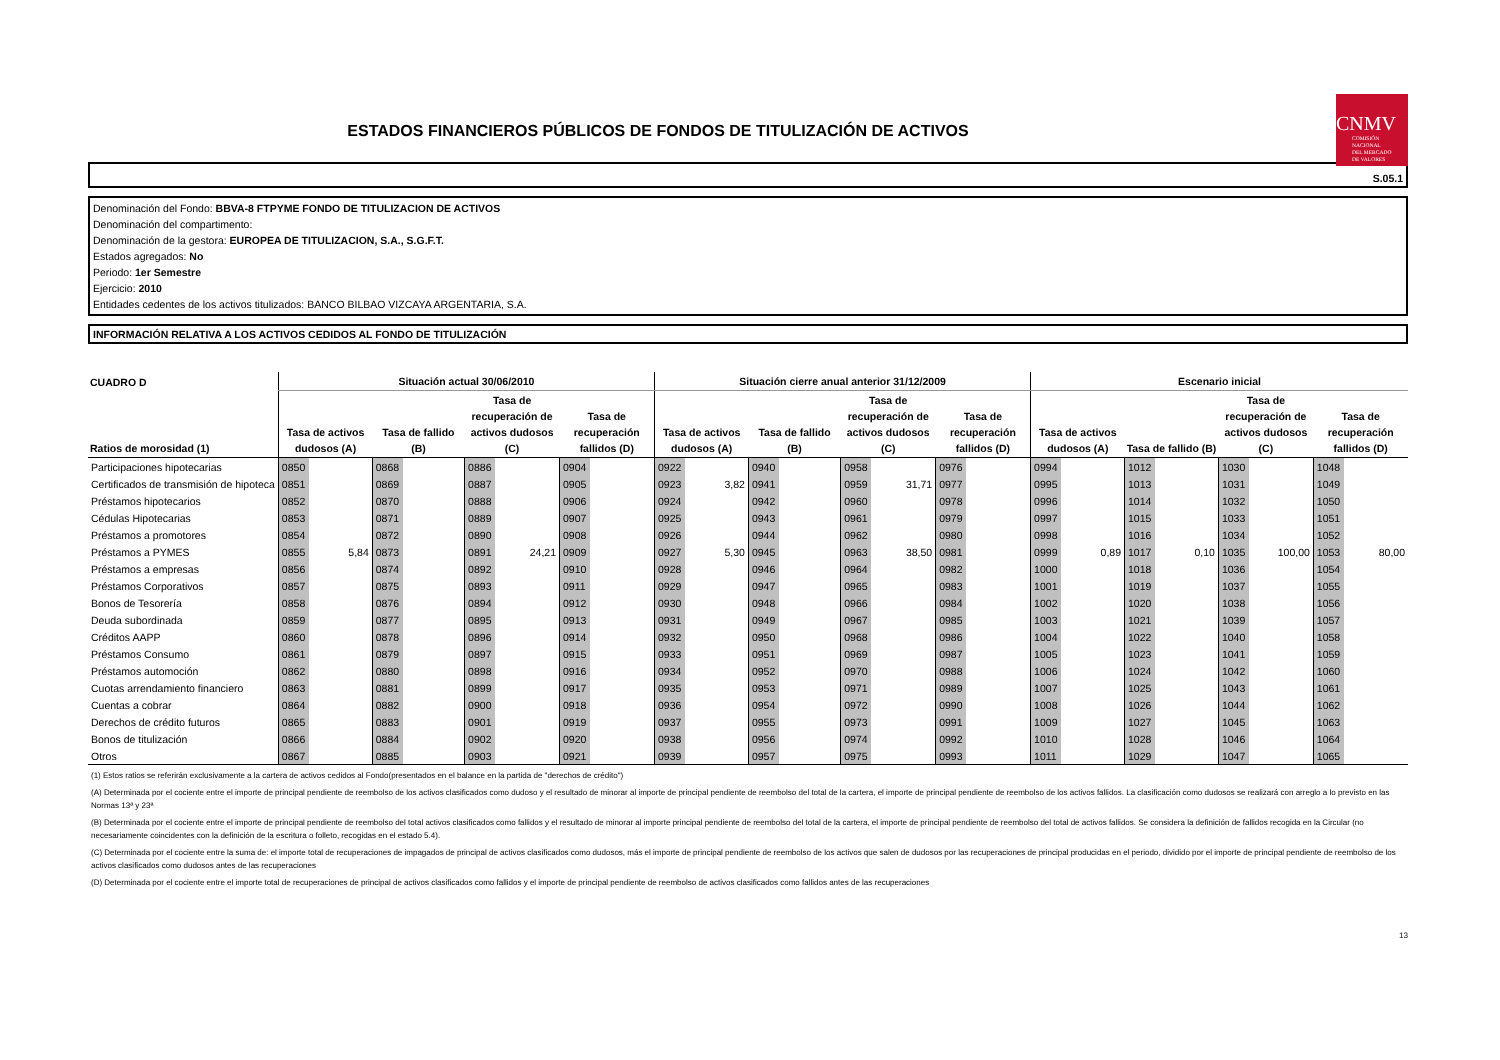ESTADOS FINANCIEROS PÚBLICOS DE FONDOS DE TITULIZACIÓN DE ACTIVOS
CNMV
COMISIÓN
NACIONAL
DEL MERCADO
DE VALORES
S.05.1
Denominación del Fondo: BBVA-8 FTPYME FONDO DE TITULIZACION DE ACTIVOS
Denominación del compartimento:
Denominación de la gestora: EUROPEA DE TITULIZACION, S.A., S.G.F.T.
Estados agregados: No
Periodo: 1er Semestre
Ejercicio: 2010
Entidades cedentes de los activos titulizados: BANCO BILBAO VIZCAYA ARGENTARIA, S.A.
INFORMACIÓN RELATIVA A LOS ACTIVOS CEDIDOS AL FONDO DE TITULIZACIÓN
| CUADRO D | Situación actual 30/06/2010 | | | | | | | | Situación cierre anual anterior 31/12/2009 | | | | | | | | Escenario inicial | | | | | | | |
| --- | --- | --- | --- | --- | --- | --- | --- | --- | --- | --- | --- | --- | --- | --- | --- | --- | --- | --- | --- | --- | --- | --- | --- | --- |
| Ratios de morosidad (1) | Tasa de activos dudosos (A) | | Tasa de fallido (B) | | Tasa de recuperación de activos dudosos (C) | | Tasa de recuperación fallidos (D) | | Tasa de activos dudosos (A) | | Tasa de fallido (B) | | Tasa de recuperación de activos dudosos (C) | | Tasa de recuperación fallidos (D) | | Tasa de activos dudosos (A) | | Tasa de fallido (B) | | Tasa de recuperación de activos dudosos (C) | | Tasa de recuperación fallidos (D) | |
| Participaciones hipotecarias | 0850 | | 0868 | | 0886 | | 0904 | | 0922 | | 0940 | | 0958 | | 0976 | | 0994 | | 1012 | | 1030 | | 1048 | |
| Certificados de transmisión de hipoteca | 0851 | | 0869 | | 0887 | | 0905 | | 0923 | 3,82 | 0941 | | 0959 | 31,71 | 0977 | | 0995 | | 1013 | | 1031 | | 1049 | |
| Préstamos hipotecarios | 0852 | | 0870 | | 0888 | | 0906 | | 0924 | | 0942 | | 0960 | | 0978 | | 0996 | | 1014 | | 1032 | | 1050 | |
| Cédulas Hipotecarias | 0853 | | 0871 | | 0889 | | 0907 | | 0925 | | 0943 | | 0961 | | 0979 | | 0997 | | 1015 | | 1033 | | 1051 | |
| Préstamos a promotores | 0854 | | 0872 | | 0890 | | 0908 | | 0926 | | 0944 | | 0962 | | 0980 | | 0998 | | 1016 | | 1034 | | 1052 | |
| Préstamos a PYMES | 0855 | 5,84 | 0873 | | 0891 | 24,21 | 0909 | | 0927 | 5,30 | 0945 | | 0963 | 38,50 | 0981 | | 0999 | 0,89 | 1017 | 0,10 | 1035 | 100,00 | 1053 | 80,00 |
| Préstamos a empresas | 0856 | | 0874 | | 0892 | | 0910 | | 0928 | | 0946 | | 0964 | | 0982 | | 1000 | | 1018 | | 1036 | | 1054 | |
| Préstamos Corporativos | 0857 | | 0875 | | 0893 | | 0911 | | 0929 | | 0947 | | 0965 | | 0983 | | 1001 | | 1019 | | 1037 | | 1055 | |
| Bonos de Tesorería | 0858 | | 0876 | | 0894 | | 0912 | | 0930 | | 0948 | | 0966 | | 0984 | | 1002 | | 1020 | | 1038 | | 1056 | |
| Deuda subordinada | 0859 | | 0877 | | 0895 | | 0913 | | 0931 | | 0949 | | 0967 | | 0985 | | 1003 | | 1021 | | 1039 | | 1057 | |
| Créditos AAPP | 0860 | | 0878 | | 0896 | | 0914 | | 0932 | | 0950 | | 0968 | | 0986 | | 1004 | | 1022 | | 1040 | | 1058 | |
| Préstamos Consumo | 0861 | | 0879 | | 0897 | | 0915 | | 0933 | | 0951 | | 0969 | | 0987 | | 1005 | | 1023 | | 1041 | | 1059 | |
| Préstamos automoción | 0862 | | 0880 | | 0898 | | 0916 | | 0934 | | 0952 | | 0970 | | 0988 | | 1006 | | 1024 | | 1042 | | 1060 | |
| Cuotas arrendamiento financiero | 0863 | | 0881 | | 0899 | | 0917 | | 0935 | | 0953 | | 0971 | | 0989 | | 1007 | | 1025 | | 1043 | | 1061 | |
| Cuentas a cobrar | 0864 | | 0882 | | 0900 | | 0918 | | 0936 | | 0954 | | 0972 | | 0990 | | 1008 | | 1026 | | 1044 | | 1062 | |
| Derechos de crédito futuros | 0865 | | 0883 | | 0901 | | 0919 | | 0937 | | 0955 | | 0973 | | 0991 | | 1009 | | 1027 | | 1045 | | 1063 | |
| Bonos de titulización | 0866 | | 0884 | | 0902 | | 0920 | | 0938 | | 0956 | | 0974 | | 0992 | | 1010 | | 1028 | | 1046 | | 1064 | |
| Otros | 0867 | | 0885 | | 0903 | | 0921 | | 0939 | | 0957 | | 0975 | | 0993 | | 1011 | | 1029 | | 1047 | | 1065 | |
(1) Estos ratios se referirán exclusivamente a la cartera de activos cedidos al Fondo(presentados en el balance en la partida de "derechos de crédito")
(A) Determinada por el cociente entre el importe de principal pendiente de reembolso de los activos clasificados como dudoso y el resultado de minorar al importe de principal pendiente de reembolso del total de la cartera, el importe de principal pendiente de reembolso de los activos fallidos. La clasificación como dudosos se realizará con arreglo a lo previsto en las Normas 13ª y 23ª
(B) Determinada por el cociente entre el importe de principal pendiente de reembolso del total activos clasificados como fallidos y el resultado de minorar al importe principal pendiente de reembolso del total de la cartera, el importe de principal pendiente de reembolso del total de activos fallidos. Se considera la definición de fallidos recogida en la Circular (no necesariamente coincidentes con la definición de la escritura o folleto, recogidas en el estado 5.4).
(C) Determinada por el cociente entre la suma de: el importe total de recuperaciones de impagados de principal de activos clasificados como dudosos, más el importe de principal pendiente de reembolso de los activos que salen de dudosos por las recuperaciones de principal producidas en el periodo, dividido por el importe de principal pendiente de reembolso de los activos clasificados como dudosos antes de las recuperaciones
(D) Determinada por el cociente entre el importe total de recuperaciones de principal de activos clasificados como fallidos y el importe de principal pendiente de reembolso de activos clasificados como fallidos antes de las recuperaciones
13